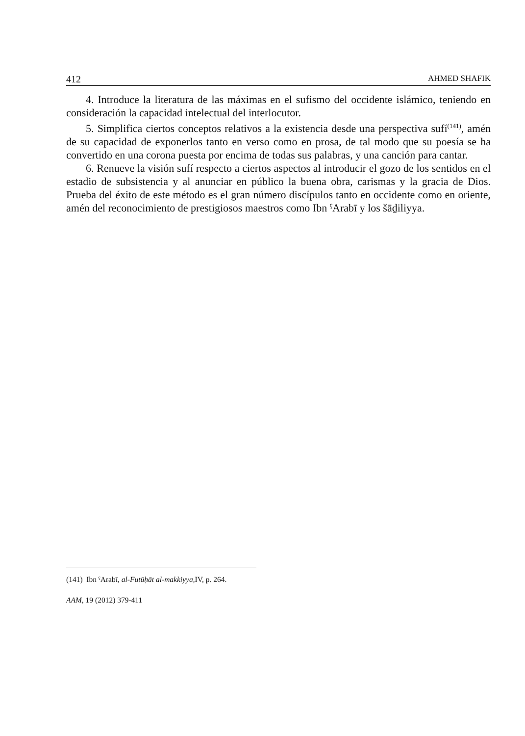412 AHMED SHAFIK
4. Introduce la literatura de las máximas en el sufismo del occidente islámico, teniendo en consideración la capacidad intelectual del interlocutor.
5. Simplifica ciertos conceptos relativos a la existencia desde una perspectiva sufí<sup>(141)</sup>, amén de su capacidad de exponerlos tanto en verso como en prosa, de tal modo que su poesía se ha convertido en una corona puesta por encima de todas sus palabras, y una canción para cantar.
6. Renueve la visión sufí respecto a ciertos aspectos al introducir el gozo de los sentidos en el estadio de subsistencia y al anunciar en público la buena obra, carismas y la gracia de Dios. Prueba del éxito de este método es el gran número discípulos tanto en occidente como en oriente, amén del reconocimiento de prestigiosos maestros como Ibn ˁArabī y los šāḏiliyya.
(141) Ibn ˁArabī, al-Futūḥāt al-makkiyya, IV, p. 264.
AAM, 19 (2012) 379-411